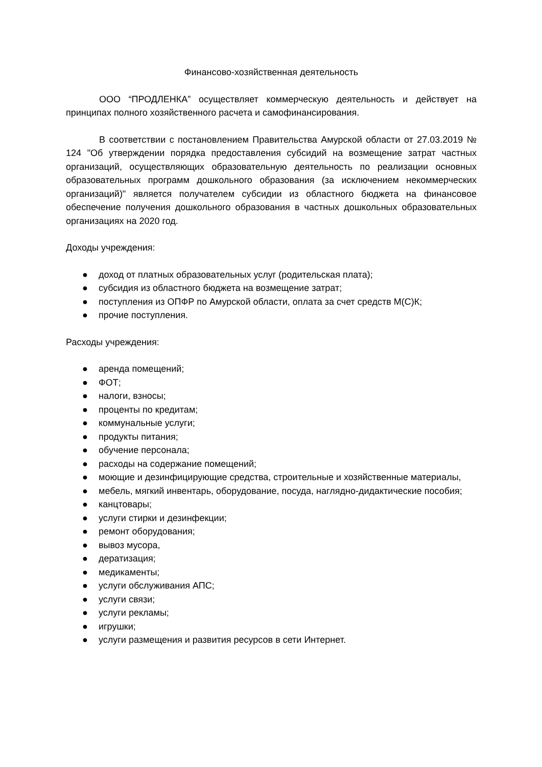Финансово-хозяйственная деятельность
ООО “ПРОДЛЕНКА” осуществляет коммерческую деятельность и действует на принципах полного хозяйственного расчета и самофинансирования.
В соответствии с постановлением Правительства Амурской области от 27.03.2019 № 124 "Об утверждении порядка предоставления субсидий на возмещение затрат частных организаций, осуществляющих образовательную деятельность по реализации основных образовательных программ дошкольного образования (за исключением некоммерческих организаций)" является получателем субсидии из областного бюджета на финансовое обеспечение получения дошкольного образования в частных дошкольных образовательных организациях на 2020 год.
Доходы учреждения:
● доход от платных образовательных услуг (родительская плата);
● субсидия из областного бюджета на возмещение затрат;
● поступления из ОПФР по Амурской области, оплата за счет средств М(С)К;
● прочие поступления.
Расходы учреждения:
● аренда помещений;
● ФОТ;
● налоги, взносы;
● проценты по кредитам;
● коммунальные услуги;
● продукты питания;
● обучение персонала;
● расходы на содержание помещений;
● моющие и дезинфицирующие средства, строительные и хозяйственные материалы,
● мебель, мягкий инвентарь, оборудование, посуда, наглядно-дидактические пособия;
● канцтовары;
● услуги стирки и дезинфекции;
● ремонт оборудования;
● вывоз мусора,
● дератизация;
● медикаменты;
● услуги обслуживания АПС;
● услуги связи;
● услуги рекламы;
● игрушки;
● услуги размещения и развития ресурсов в сети Интернет.